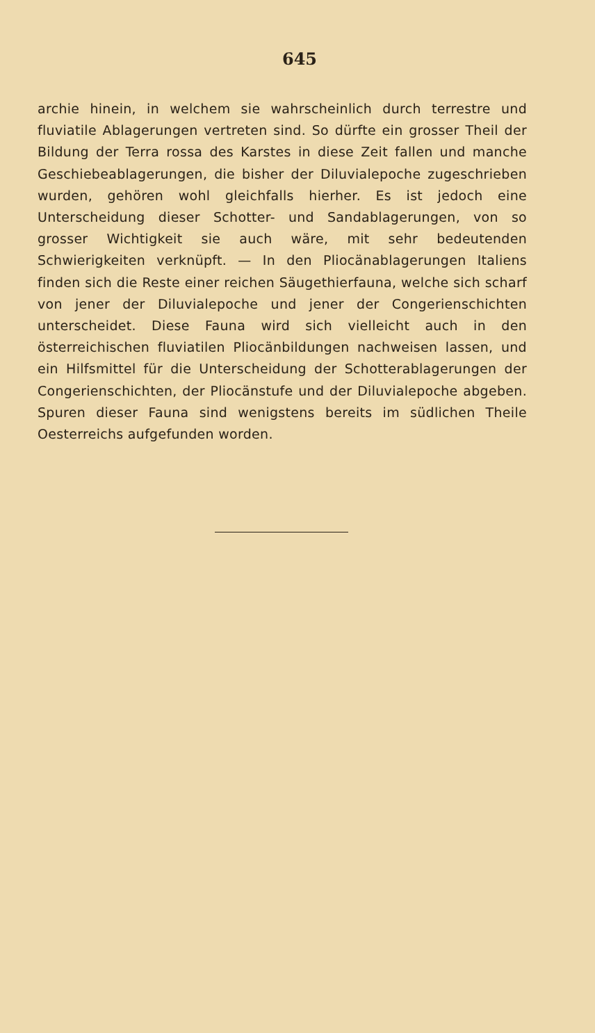645
archie hinein, in welchem sie wahrscheinlich durch terrestre und fluviatile Ablagerungen vertreten sind. So dürfte ein grosser Theil der Bildung der Terra rossa des Karstes in diese Zeit fallen und manche Geschiebeablagerungen, die bisher der Diluvialepoche zugeschrieben wurden, gehören wohl gleichfalls hierher. Es ist jedoch eine Unterscheidung dieser Schotter- und Sandablagerungen, von so grosser Wichtigkeit sie auch wäre, mit sehr bedeutenden Schwierigkeiten verknüpft. — In den Pliocänablagerungen Italiens finden sich die Reste einer reichen Säugethierfauna, welche sich scharf von jener der Diluvialepoche und jener der Congerienschichten unterscheidet. Diese Fauna wird sich vielleicht auch in den österreichischen fluviatilen Pliocänbildungen nachweisen lassen, und ein Hilfsmittel für die Unterscheidung der Schotterablagerungen der Congerienschichten, der Pliocänstufe und der Diluvialepoche abgeben. Spuren dieser Fauna sind wenigstens bereits im südlichen Theile Oesterreichs aufgefunden worden.